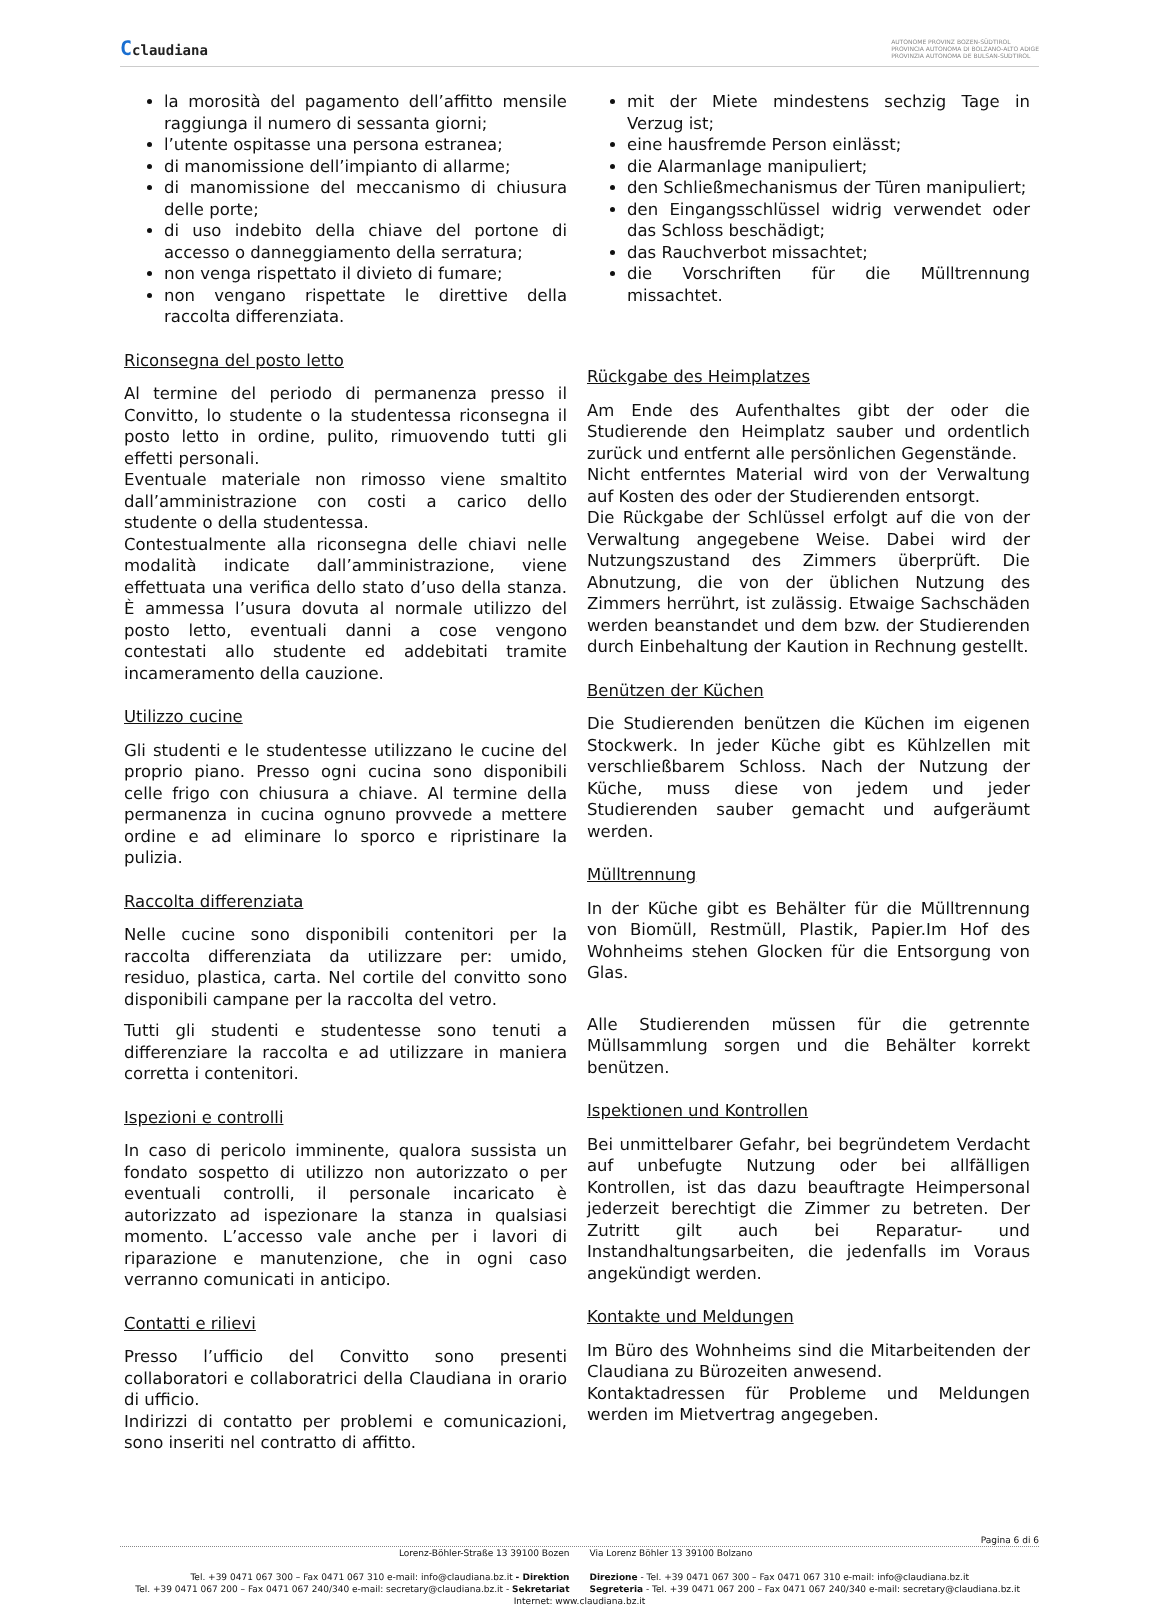Cclaudiana
AUTONOME PROVINZ BOZEN-SÜDTIROL
PROVINCIA AUTONOMA DI BOLZANO-ALTO ADIGE
PROVINZIA AUTONOMA DE BULSAN-SUDTIROL
la morosità del pagamento dell’affitto mensile raggiunga il numero di sessanta giorni;
l’utente ospitasse una persona estranea;
di manomissione dell’impianto di allarme;
di manomissione del meccanismo di chiusura delle porte;
di uso indebito della chiave del portone di accesso o danneggiamento della serratura;
non venga rispettato il divieto di fumare;
non vengano rispettate le direttive della raccolta differenziata.
Riconsegna del posto letto
Al termine del periodo di permanenza presso il Convitto, lo studente o la studentessa riconsegna il posto letto in ordine, pulito, rimuovendo tutti gli effetti personali.
Eventuale materiale non rimosso viene smaltito dall’amministrazione con costi a carico dello studente o della studentessa.
Contestualmente alla riconsegna delle chiavi nelle modalità indicate dall’amministrazione, viene effettuata una verifica dello stato d’uso della stanza. È ammessa l’usura dovuta al normale utilizzo del posto letto, eventuali danni a cose vengono contestati allo studente ed addebitati tramite incameramento della cauzione.
Utilizzo cucine
Gli studenti e le studentesse utilizzano le cucine del proprio piano. Presso ogni cucina sono disponibili celle frigo con chiusura a chiave. Al termine della permanenza in cucina ognuno provvede a mettere ordine e ad eliminare lo sporco e ripristinare la pulizia.
Raccolta differenziata
Nelle cucine sono disponibili contenitori per la raccolta differenziata da utilizzare per: umido, residuo, plastica, carta. Nel cortile del convitto sono disponibili campane per la raccolta del vetro.
Tutti gli studenti e studentesse sono tenuti a differenziare la raccolta e ad utilizzare in maniera corretta i contenitori.
Ispezioni e controlli
In caso di pericolo imminente, qualora sussista un fondato sospetto di utilizzo non autorizzato o per eventuali controlli, il personale incaricato è autorizzato ad ispezionare la stanza in qualsiasi momento. L’accesso vale anche per i lavori di riparazione e manutenzione, che in ogni caso verranno comunicati in anticipo.
Contatti e rilievi
Presso l’ufficio del Convitto sono presenti collaboratori e collaboratrici della Claudiana in orario di ufficio.
Indirizzi di contatto per problemi e comunicazioni, sono inseriti nel contratto di affitto.
mit der Miete mindestens sechzig Tage in Verzug ist;
eine hausfremde Person einlässt;
die Alarmanlage manipuliert;
den Schließmechanismus der Türen manipuliert;
den Eingangsschlüssel widrig verwendet oder das Schloss beschädigt;
das Rauchverbot missachtet;
die Vorschriften für die Mülltrennung missachtet.
Rückgabe des Heimplatzes
Am Ende des Aufenthaltes gibt der oder die Studierende den Heimplatz sauber und ordentlich zurück und entfernt alle persönlichen Gegenstände.
Nicht entferntes Material wird von der Verwaltung auf Kosten des oder der Studierenden entsorgt.
Die Rückgabe der Schlüssel erfolgt auf die von der Verwaltung angegebene Weise. Dabei wird der Nutzungszustand des Zimmers überprüft. Die Abnutzung, die von der üblichen Nutzung des Zimmers herrührt, ist zulässig. Etwaige Sachschäden werden beanstandet und dem bzw. der Studierenden durch Einbehaltung der Kaution in Rechnung gestellt.
Benützen der Küchen
Die Studierenden benützen die Küchen im eigenen Stockwerk. In jeder Küche gibt es Kühlzellen mit verschließbarem Schloss. Nach der Nutzung der Küche, muss diese von jedem und jeder Studierenden sauber gemacht und aufgeräumt werden.
Mülltrennung
In der Küche gibt es Behälter für die Mülltrennung von Biomüll, Restmüll, Plastik, Papier.Im Hof des Wohnheims stehen Glocken für die Entsorgung von Glas.
Alle Studierenden müssen für die getrennte Müllsammlung sorgen und die Behälter korrekt benützen.
Ispektionen und Kontrollen
Bei unmittelbarer Gefahr, bei begründetem Verdacht auf unbefugte Nutzung oder bei allfälligen Kontrollen, ist das dazu beauftragte Heimpersonal jederzeit berechtigt die Zimmer zu betreten. Der Zutritt gilt auch bei Reparatur- und Instandhaltungsarbeiten, die jedenfalls im Voraus angekündigt werden.
Kontakte und Meldungen
Im Büro des Wohnheims sind die Mitarbeitenden der Claudiana zu Bürozeiten anwesend.
Kontaktadressen für Probleme und Meldungen werden im Mietvertrag angegeben.
Pagina 6 di 6
Lorenz-Böhler-Straße 13 39100 Bozen
Tel. +39 0471 067 300 – Fax 0471 067 310 e-mail: info@claudiana.bz.it - Direktion
Tel. +39 0471 067 200 – Fax 0471 067 240/340 e-mail: secretary@claudiana.bz.it - Sekretariat
Via Lorenz Böhler 13 39100 Bolzano
Direzione - Tel. +39 0471 067 300 – Fax 0471 067 310 e-mail: info@claudiana.bz.it
Segreteria - Tel. +39 0471 067 200 – Fax 0471 067 240/340 e-mail: secretary@claudiana.bz.it
Internet: www.claudiana.bz.it